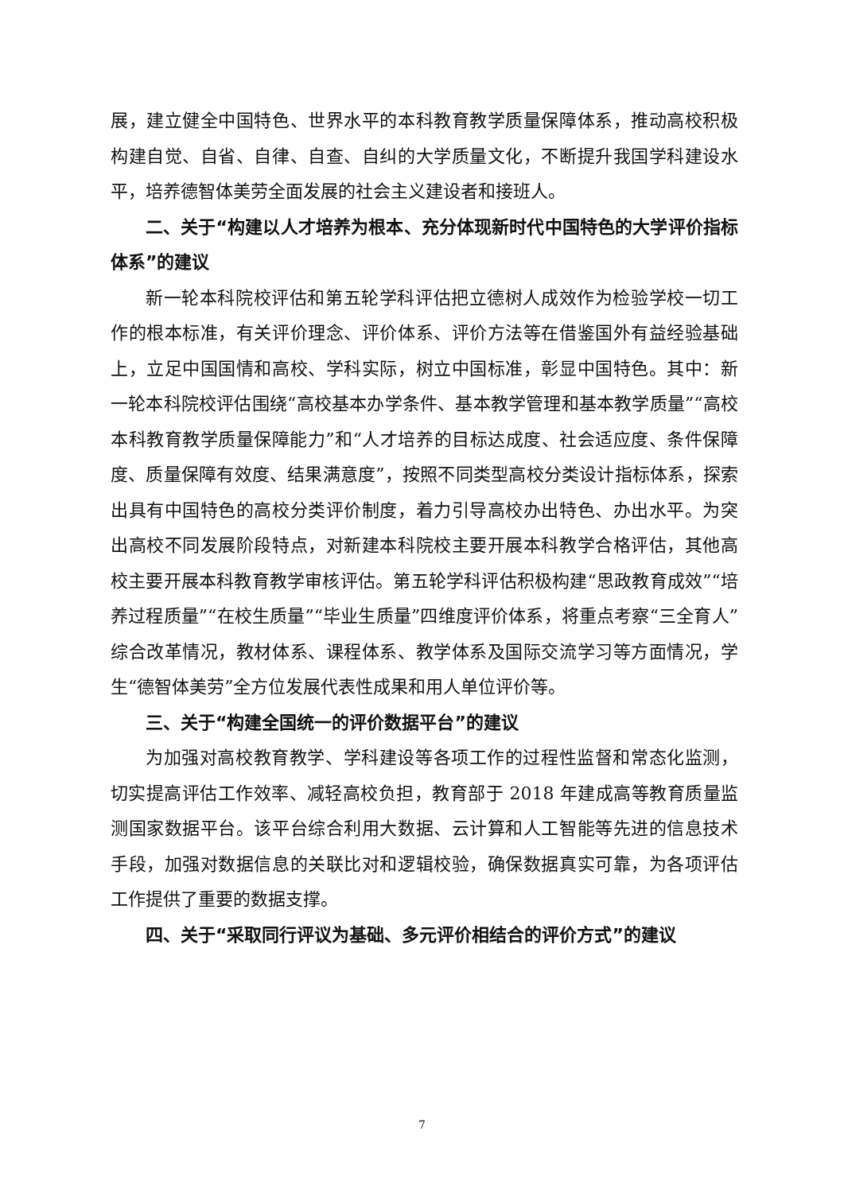展，建立健全中国特色、世界水平的本科教育教学质量保障体系，推动高校积极构建自觉、自省、自律、自查、自纠的大学质量文化，不断提升我国学科建设水平，培养德智体美劳全面发展的社会主义建设者和接班人。
二、关于“构建以人才培养为根本、充分体现新时代中国特色的大学评价指标体系”的建议
新一轮本科院校评估和第五轮学科评估把立德树人成效作为检验学校一切工作的根本标准，有关评价理念、评价体系、评价方法等在借鉴国外有益经验基础上，立足中国国情和高校、学科实际，树立中国标准，彰显中国特色。其中：新一轮本科院校评估围绕“高校基本办学条件、基本教学管理和基本教学质量”“高校本科教育教学质量保障能力”和“人才培养的目标达成度、社会适应度、条件保障度、质量保障有效度、结果满意度”，按照不同类型高校分类设计指标体系，探索出具有中国特色的高校分类评价制度，着力引导高校办出特色、办出水平。为突出高校不同发展阶段特点，对新建本科院校主要开展本科教学合格评估，其他高校主要开展本科教育教学审核评估。第五轮学科评估积极构建“思政教育成效”“培养过程质量”“在校生质量”“毕业生质量”四维度评价体系，将重点考察“三全育人”综合改革情况，教材体系、课程体系、教学体系及国际交流学习等方面情况，学生“德智体美劳”全方位发展代表性成果和用人单位评价等。
三、关于“构建全国统一的评价数据平台”的建议
为加强对高校教育教学、学科建设等各项工作的过程性监督和常态化监测，切实提高评估工作效率、减轻高校负担，教育部于 2018 年建成高等教育质量监测国家数据平台。该平台综合利用大数据、云计算和人工智能等先进的信息技术手段，加强对数据信息的关联比对和逻辑校验，确保数据真实可靠，为各项评估工作提供了重要的数据支撑。
四、关于“采取同行评议为基础、多元评价相结合的评价方式”的建议
7